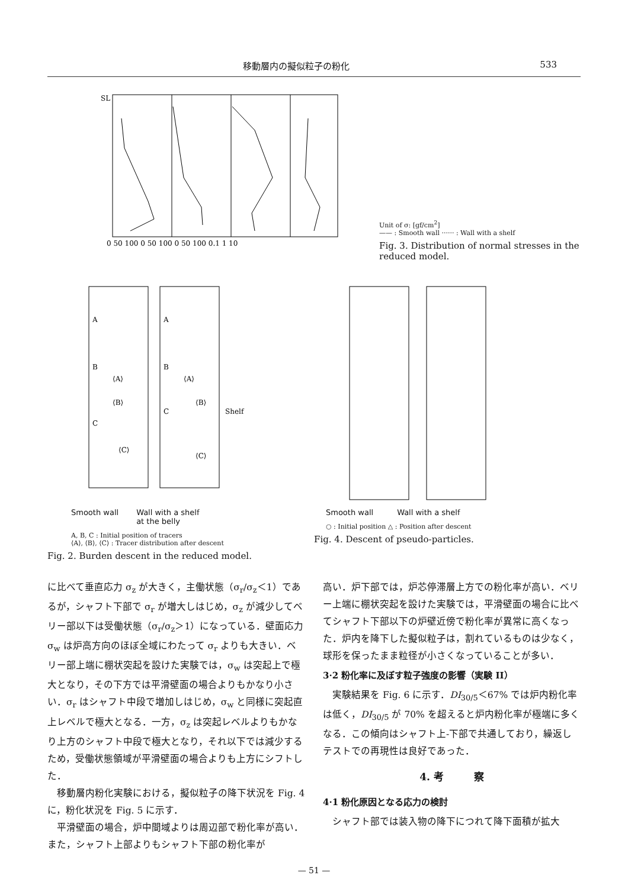移動層内の擬似粒子の粉化 533
SL
0 50 100 0 50 100 0 50 100 0.1 1 10
Unit of σ: [gf/cm<sup>2</sup>]
—— : Smooth wall ······ : Wall with a shelf
Fig. 3. Distribution of normal stresses in the reduced model.
A
A
B
B
⟨A⟩
⟨A⟩
⟨B⟩
⟨B⟩
C
C
Shelf
⟨C⟩
⟨C⟩
Smooth wall Wall with a shelf
at the belly
A, B, C : Initial position of tracers
⟨A⟩, ⟨B⟩, ⟨C⟩ : Tracer distribution after descent
Fig. 2. Burden descent in the reduced model.
Smooth wall Wall with a shelf
○ : Initial position △ : Position after descent
Fig. 4. Descent of pseudo-particles.
に比べて垂直応力 σ<sub>z</sub> が大きく，主働状態（σ<sub>r</sub>/σ<sub>z</sub>＜1）であるが，シャフト下部で σ<sub>r</sub> が増大しはじめ，σ<sub>z</sub> が減少してベリー部以下は受働状態（σ<sub>r</sub>/σ<sub>z</sub>＞1）になっている．壁面応力 σ<sub>w</sub> は炉高方向のほぼ全域にわたって σ<sub>r</sub> よりも大きい．ベリー部上端に棚状突起を設けた実験では，σ<sub>w</sub> は突起上で極大となり，その下方では平滑壁面の場合よりもかなり小さい．σ<sub>r</sub> はシャフト中段で増加しはじめ，σ<sub>w</sub> と同様に突起直上レベルで極大となる．一方，σ<sub>z</sub> は突起レベルよりもかなり上方のシャフト中段で極大となり，それ以下では減少するため，受働状態領域が平滑壁面の場合よりも上方にシフトした．
　移動層内粉化実験における，擬似粒子の降下状況を Fig. 4 に，粉化状況を Fig. 5 に示す．
　平滑壁面の場合，炉中間域よりは周辺部で粉化率が高い．また，シャフト上部よりもシャフト下部の粉化率が
高い．炉下部では，炉芯停滞層上方での粉化率が高い．ベリー上端に棚状突起を設けた実験では，平滑壁面の場合に比べてシャフト下部以下の炉壁近傍で粉化率が異常に高くなった．炉内を降下した擬似粒子は，割れているものは少なく，球形を保ったまま粒径が小さくなっていることが多い．
3·2 粉化率に及ぼす粒子強度の影響（実験 II）
　実験結果を Fig. 6 に示す．DI<sub>30/5</sub>＜67% では炉内粉化率は低く，DI<sub>30/5</sub> が 70% を超えると炉内粉化率が極端に多くなる．この傾向はシャフト上-下部で共通しており，繰返しテストでの再現性は良好であった．
4. 考　　　察
4·1 粉化原因となる応力の検討
　シャフト部では装入物の降下につれて降下面積が拡大
— 51 —